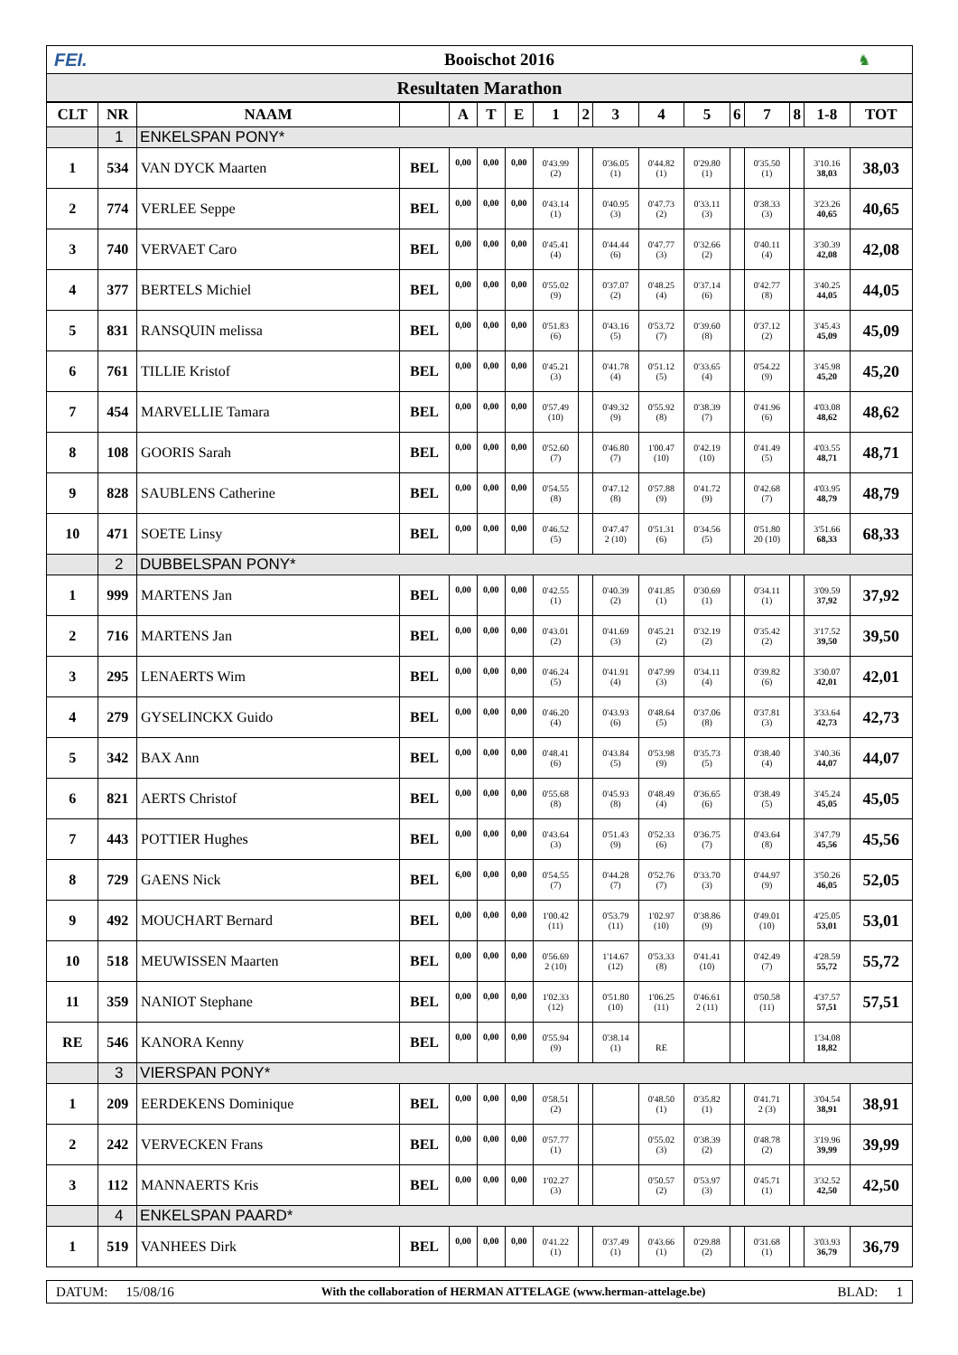FEI. Booischot 2016
♞
Resultaten Marathon
| CLT | NR | NAAM | | A | T | E | 1 | 2 | 3 | 4 | 5 | 6 | 7 | 8 | 1-8 | TOT |
| --- | --- | --- | --- | --- | --- | --- | --- | --- | --- | --- | --- | --- | --- | --- | --- | --- |
| | 1 | ENKELSPAN PONY* | | | | | | | | | | | | | | |
| 1 | 534 | VAN DYCK Maarten | BEL | 0,00 | 0,00 | 0,00 | 0'43.99 (2) | | 0'36.05 (1) | 0'44.82 (1) | 0'29.80 (1) | | 0'35.50 (1) | | 3'10.16 38,03 | 38,03 |
| 2 | 774 | VERLEE Seppe | BEL | 0,00 | 0,00 | 0,00 | 0'43.14 (1) | | 0'40.95 (3) | 0'47.73 (2) | 0'33.11 (3) | | 0'38.33 (3) | | 3'23.26 40,65 | 40,65 |
| 3 | 740 | VERVAET Caro | BEL | 0,00 | 0,00 | 0,00 | 0'45.41 (4) | | 0'44.44 (6) | 0'47.77 (3) | 0'32.66 (2) | | 0'40.11 (4) | | 3'30.39 42,08 | 42,08 |
| 4 | 377 | BERTELS Michiel | BEL | 0,00 | 0,00 | 0,00 | 0'55.02 (9) | | 0'37.07 (2) | 0'48.25 (4) | 0'37.14 (6) | | 0'42.77 (8) | | 3'40.25 44,05 | 44,05 |
| 5 | 831 | RANSQUIN melissa | BEL | 0,00 | 0,00 | 0,00 | 0'51.83 (6) | | 0'43.16 (5) | 0'53.72 (7) | 0'39.60 (8) | | 0'37.12 (2) | | 3'45.43 45,09 | 45,09 |
| 6 | 761 | TILLIE Kristof | BEL | 0,00 | 0,00 | 0,00 | 0'45.21 (3) | | 0'41.78 (4) | 0'51.12 (5) | 0'33.65 (4) | | 0'54.22 (9) | | 3'45.98 45,20 | 45,20 |
| 7 | 454 | MARVELLIE Tamara | BEL | 0,00 | 0,00 | 0,00 | 0'57.49 (10) | | 0'49.32 (9) | 0'55.92 (8) | 0'38.39 (7) | | 0'41.96 (6) | | 4'03.08 48,62 | 48,62 |
| 8 | 108 | GOORIS Sarah | BEL | 0,00 | 0,00 | 0,00 | 0'52.60 (7) | | 0'46.80 (7) | 1'00.47 (10) | 0'42.19 (10) | | 0'41.49 (5) | | 4'03.55 48,71 | 48,71 |
| 9 | 828 | SAUBLENS Catherine | BEL | 0,00 | 0,00 | 0,00 | 0'54.55 (8) | | 0'47.12 (8) | 0'57.88 (9) | 0'41.72 (9) | | 0'42.68 (7) | | 4'03.95 48,79 | 48,79 |
| 10 | 471 | SOETE Linsy | BEL | 0,00 | 0,00 | 0,00 | 0'46.52 (5) | | 0'47.47 2 (10) | 0'51.31 (6) | 0'34.56 (5) | | 0'51.80 20 (10) | | 3'51.66 68,33 | 68,33 |
| | 2 | DUBBELSPAN PONY* | | | | | | | | | | | | | | |
| 1 | 999 | MARTENS Jan | BEL | 0,00 | 0,00 | 0,00 | 0'42.55 (1) | | 0'40.39 (2) | 0'41.85 (1) | 0'30.69 (1) | | 0'34.11 (1) | | 3'09.59 37,92 | 37,92 |
| 2 | 716 | MARTENS Jan | BEL | 0,00 | 0,00 | 0,00 | 0'43.01 (2) | | 0'41.69 (3) | 0'45.21 (2) | 0'32.19 (2) | | 0'35.42 (2) | | 3'17.52 39,50 | 39,50 |
| 3 | 295 | LENAERTS Wim | BEL | 0,00 | 0,00 | 0,00 | 0'46.24 (5) | | 0'41.91 (4) | 0'47.99 (3) | 0'34.11 (4) | | 0'39.82 (6) | | 3'30.07 42,01 | 42,01 |
| 4 | 279 | GYSELINCKX Guido | BEL | 0,00 | 0,00 | 0,00 | 0'46.20 (4) | | 0'43.93 (6) | 0'48.64 (5) | 0'37.06 (8) | | 0'37.81 (3) | | 3'33.64 42,73 | 42,73 |
| 5 | 342 | BAX Ann | BEL | 0,00 | 0,00 | 0,00 | 0'48.41 (6) | | 0'43.84 (5) | 0'53.98 (9) | 0'35.73 (5) | | 0'38.40 (4) | | 3'40.36 44,07 | 44,07 |
| 6 | 821 | AERTS Christof | BEL | 0,00 | 0,00 | 0,00 | 0'55.68 (8) | | 0'45.93 (8) | 0'48.49 (4) | 0'36.65 (6) | | 0'38.49 (5) | | 3'45.24 45,05 | 45,05 |
| 7 | 443 | POTTIER Hughes | BEL | 0,00 | 0,00 | 0,00 | 0'43.64 (3) | | 0'51.43 (9) | 0'52.33 (6) | 0'36.75 (7) | | 0'43.64 (8) | | 3'47.79 45,56 | 45,56 |
| 8 | 729 | GAENS Nick | BEL | 6,00 | 0,00 | 0,00 | 0'54.55 (7) | | 0'44.28 (7) | 0'52.76 (7) | 0'33.70 (3) | | 0'44.97 (9) | | 3'50.26 46,05 | 52,05 |
| 9 | 492 | MOUCHART Bernard | BEL | 0,00 | 0,00 | 0,00 | 1'00.42 (11) | | 0'53.79 (11) | 1'02.97 (10) | 0'38.86 (9) | | 0'49.01 (10) | | 4'25.05 53,01 | 53,01 |
| 10 | 518 | MEUWISSEN Maarten | BEL | 0,00 | 0,00 | 0,00 | 0'56.69 2 (10) | | 1'14.67 (12) | 0'53.33 (8) | 0'41.41 (10) | | 0'42.49 (7) | | 4'28.59 55,72 | 55,72 |
| 11 | 359 | NANIOT Stephane | BEL | 0,00 | 0,00 | 0,00 | 1'02.33 (12) | | 0'51.80 (10) | 1'06.25 (11) | 0'46.61 2 (11) | | 0'50.58 (11) | | 4'37.57 57,51 | 57,51 |
| RE | 546 | KANORA Kenny | BEL | 0,00 | 0,00 | 0,00 | 0'55.94 (9) | | 0'38.14 (1) | RE | | | | | 1'34.08 18,82 | |
| | 3 | VIERSPAN PONY* | | | | | | | | | | | | | | |
| 1 | 209 | EERDEKENS Dominique | BEL | 0,00 | 0,00 | 0,00 | 0'58.51 (2) | | | 0'48.50 (1) | 0'35.82 (1) | | 0'41.71 2 (3) | | 3'04.54 38,91 | 38,91 |
| 2 | 242 | VERVECKEN Frans | BEL | 0,00 | 0,00 | 0,00 | 0'57.77 (1) | | | 0'55.02 (3) | 0'38.39 (2) | | 0'48.78 (2) | | 3'19.96 39,99 | 39,99 |
| 3 | 112 | MANNAERTS Kris | BEL | 0,00 | 0,00 | 0,00 | 1'02.27 (3) | | | 0'50.57 (2) | 0'53.97 (3) | | 0'45.71 (1) | | 3'32.52 42,50 | 42,50 |
| | 4 | ENKELSPAN PAARD* | | | | | | | | | | | | | | |
| 1 | 519 | VANHEES Dirk | BEL | 0,00 | 0,00 | 0,00 | 0'41.22 (1) | | 0'37.49 (1) | 0'43.66 (1) | 0'29.88 (2) | | 0'31.68 (1) | | 3'03.93 36,79 | 36,79 |
DATUM:
15/08/16
With the collaboration of HERMAN ATTELAGE (www.herman-attelage.be)
BLAD: 1